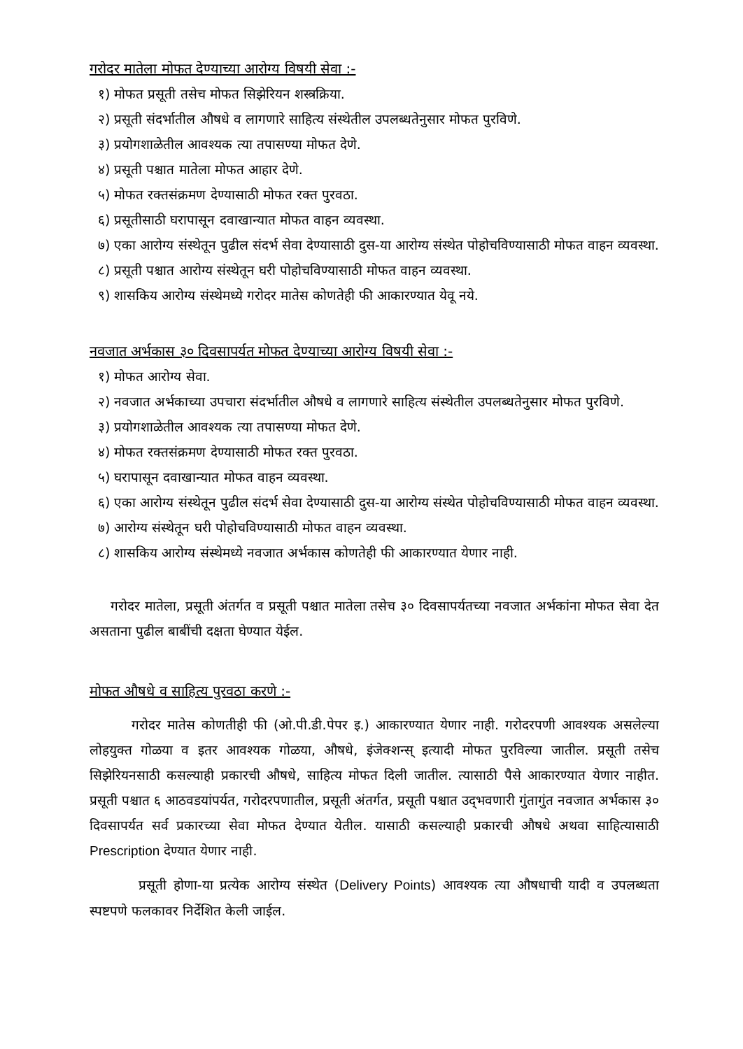गरोदर मातेला मोफत देण्याच्या आरोग्य विषयी सेवा :-
१) मोफत प्रसूती तसेच मोफत सिझेरियन शस्त्रक्रिया.
२) प्रसूती संदर्भातील औषधे व लागणारे साहित्य संस्थेतील उपलब्धतेनुसार मोफत पुरविणे.
३) प्रयोगशाळेतील आवश्यक त्या तपासण्या मोफत देणे.
४) प्रसूती पश्चात मातेला मोफत आहार देणे.
५) मोफत रक्तसंक्रमण देण्यासाठी मोफत रक्त पुरवठा.
६) प्रसूतीसाठी घरापासून दवाखान्यात मोफत वाहन व्यवस्था.
७) एका आरोग्य संस्थेतून पुढील संदर्भ सेवा देण्यासाठी दुस-या आरोग्य संस्थेत पोहोचविण्यासाठी मोफत वाहन व्यवस्था.
८) प्रसूती पश्चात आरोग्य संस्थेतून घरी पोहोचविण्यासाठी मोफत वाहन व्यवस्था.
९) शासकिय आरोग्य संस्थेमध्ये गरोदर मातेस कोणतेही फी आकारण्यात येवू नये.
नवजात अर्भकास ३० दिवसापर्यत मोफत देण्याच्या आरोग्य विषयी सेवा :-
१) मोफत आरोग्य सेवा.
२) नवजात अर्भकाच्या उपचारा संदर्भातील औषधे व लागणारे साहित्य संस्थेतील उपलब्धतेनुसार मोफत पुरविणे.
३) प्रयोगशाळेतील आवश्यक त्या तपासण्या मोफत देणे.
४) मोफत रक्तसंक्रमण देण्यासाठी मोफत रक्त पुरवठा.
५) घरापासून दवाखान्यात मोफत वाहन व्यवस्था.
६) एका आरोग्य संस्थेतून पुढील संदर्भ सेवा देण्यासाठी दुस-या आरोग्य संस्थेत पोहोचविण्यासाठी मोफत वाहन व्यवस्था.
७) आरोग्य संस्थेतून घरी पोहोचविण्यासाठी मोफत वाहन व्यवस्था.
८) शासकिय आरोग्य संस्थेमध्ये नवजात अर्भकास कोणतेही फी आकारण्यात येणार नाही.
गरोदर मातेला, प्रसूती अंतर्गत व प्रसूती पश्चात मातेला तसेच ३० दिवसापर्यतच्या नवजात अर्भकांना मोफत सेवा देत असताना पुढील बाबींची दक्षता घेण्यात येईल.
मोफत औषधे व साहित्य पुरवठा करणे :-
गरोदर मातेस कोणतीही फी (ओ.पी.डी.पेपर इ.) आकारण्यात येणार नाही. गरोदरपणी आवश्यक असलेल्या लोहयुक्त गोळया व इतर आवश्यक गोळया, औषधे, इंजेक्शन्स् इत्यादी मोफत पुरविल्या जातील. प्रसूती तसेच सिझेरियनसाठी कसल्याही प्रकारची औषधे, साहित्य मोफत दिली जातील. त्यासाठी पैसे आकारण्यात येणार नाहीत. प्रसूती पश्चात ६ आठवडयांपर्यत, गरोदरपणातील, प्रसूती अंतर्गत, प्रसूती पश्चात उद्‌भवणारी गुंतागुंत नवजात अर्भकास ३० दिवसापर्यत सर्व प्रकारच्या सेवा मोफत देण्यात येतील. यासाठी कसल्याही प्रकारची औषधे अथवा साहित्यासाठी Prescription देण्यात येणार नाही.
प्रसूती होणा-या प्रत्येक आरोग्य संस्थेत (Delivery Points) आवश्यक त्या औषधाची यादी व उपलब्धता स्पष्टपणे फलकावर निर्देशित केली जाईल.